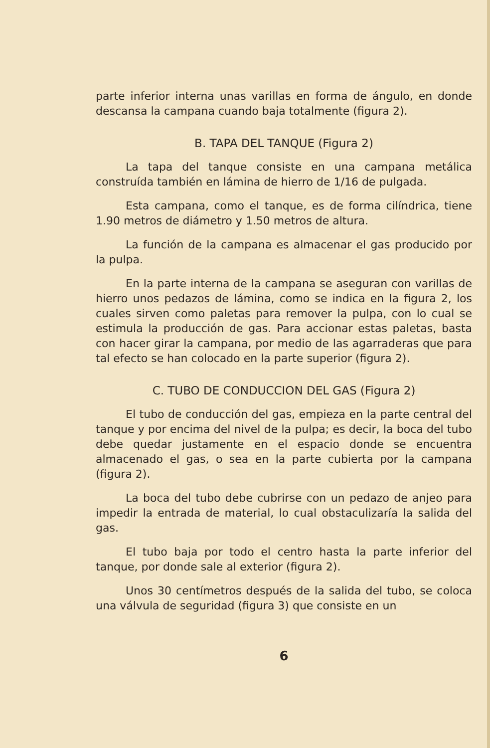parte inferior interna unas varillas en forma de ángulo, en donde descansa la campana cuando baja totalmente (figura 2).
B. TAPA DEL TANQUE (Figura 2)
La tapa del tanque consiste en una campana metálica construída también en lámina de hierro de 1/16 de pulgada.
Esta campana, como el tanque, es de forma cilíndrica, tiene 1.90 metros de diámetro y 1.50 metros de altura.
La función de la campana es almacenar el gas producido por la pulpa.
En la parte interna de la campana se aseguran con varillas de hierro unos pedazos de lámina, como se indica en la figura 2, los cuales sirven como paletas para remover la pulpa, con lo cual se estimula la producción de gas. Para accionar estas paletas, basta con hacer girar la campana, por medio de las agarraderas que para tal efecto se han colocado en la parte superior (figura 2).
C. TUBO DE CONDUCCION DEL GAS (Figura 2)
El tubo de conducción del gas, empieza en la parte central del tanque y por encima del nivel de la pulpa; es decir, la boca del tubo debe quedar justamente en el espacio donde se encuentra almacenado el gas, o sea en la parte cubierta por la campana (figura 2).
La boca del tubo debe cubrirse con un pedazo de anjeo para impedir la entrada de material, lo cual obstaculizaría la salida del gas.
El tubo baja por todo el centro hasta la parte inferior del tanque, por donde sale al exterior (figura 2).
Unos 30 centímetros después de la salida del tubo, se coloca una válvula de seguridad (figura 3) que consiste en un
6